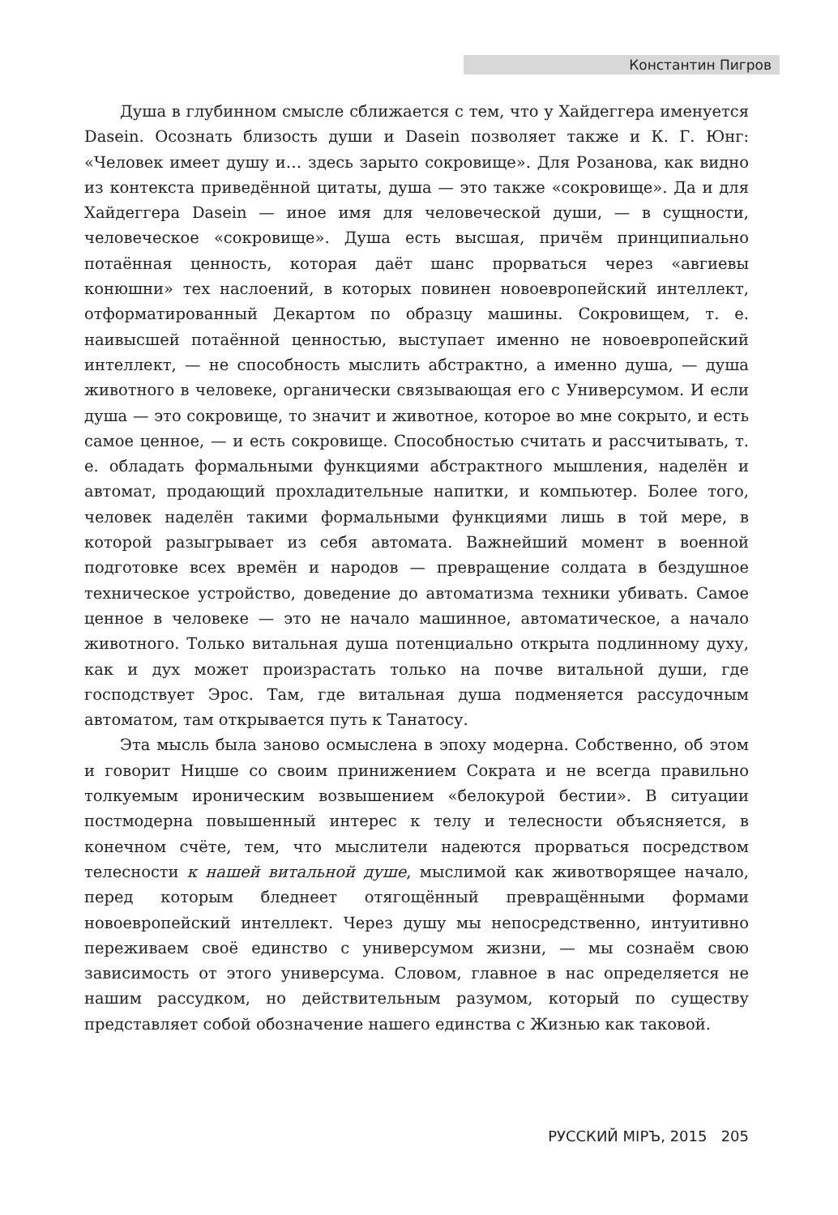Константин Пигров
Душа в глубинном смысле сближается с тем, что у Хайдеггера именуется Dasein. Осознать близость души и Dasein позволяет также и К. Г. Юнг: «Человек имеет душу и… здесь зарыто сокровище». Для Розанова, как видно из контекста приведённой цитаты, душа — это также «сокровище». Да и для Хайдеггера Dasein — иное имя для человеческой души, — в сущности, человеческое «сокровище». Душа есть высшая, причём принципиально потаённая ценность, которая даёт шанс прорваться через «авгиевы конюшни» тех наслоений, в которых повинен новоевропейский интеллект, отформатированный Декартом по образцу машины. Сокровищем, т. е. наивысшей потаённой ценностью, выступает именно не новоевропейский интеллект, — не способность мыслить абстрактно, а именно душа, — душа животного в человеке, органически связывающая его с Универсумом. И если душа — это сокровище, то значит и животное, которое во мне сокрыто, и есть самое ценное, — и есть сокровище. Способностью считать и рассчитывать, т. е. обладать формальными функциями абстрактного мышления, наделён и автомат, продающий прохладительные напитки, и компьютер. Более того, человек наделён такими формальными функциями лишь в той мере, в которой разыгрывает из себя автомата. Важнейший момент в военной подготовке всех времён и народов — превращение солдата в бездушное техническое устройство, доведение до автоматизма техники убивать. Самое ценное в человеке — это не начало машинное, автоматическое, а начало животного. Только витальная душа потенциально открыта подлинному духу, как и дух может произрастать только на почве витальной души, где господствует Эрос. Там, где витальная душа подменяется рассудочным автоматом, там открывается путь к Танатосу.
Эта мысль была заново осмыслена в эпоху модерна. Собственно, об этом и говорит Ницше со своим принижением Сократа и не всегда правильно толкуемым ироническим возвышением «белокурой бестии». В ситуации постмодерна повышенный интерес к телу и телесности объясняется, в конечном счёте, тем, что мыслители надеются прорваться посредством телесности к нашей витальной душе, мыслимой как животворящее начало, перед которым бледнеет отягощённый превращёнными формами новоевропейский интеллект. Через душу мы непосредственно, интуитивно переживаем своё единство с универсумом жизни, — мы сознаём свою зависимость от этого универсума. Словом, главное в нас определяется не нашим рассудком, но действительным разумом, который по существу представляет собой обозначение нашего единства с Жизнью как таковой.
РУССКИЙ МIРЪ, 2015 205